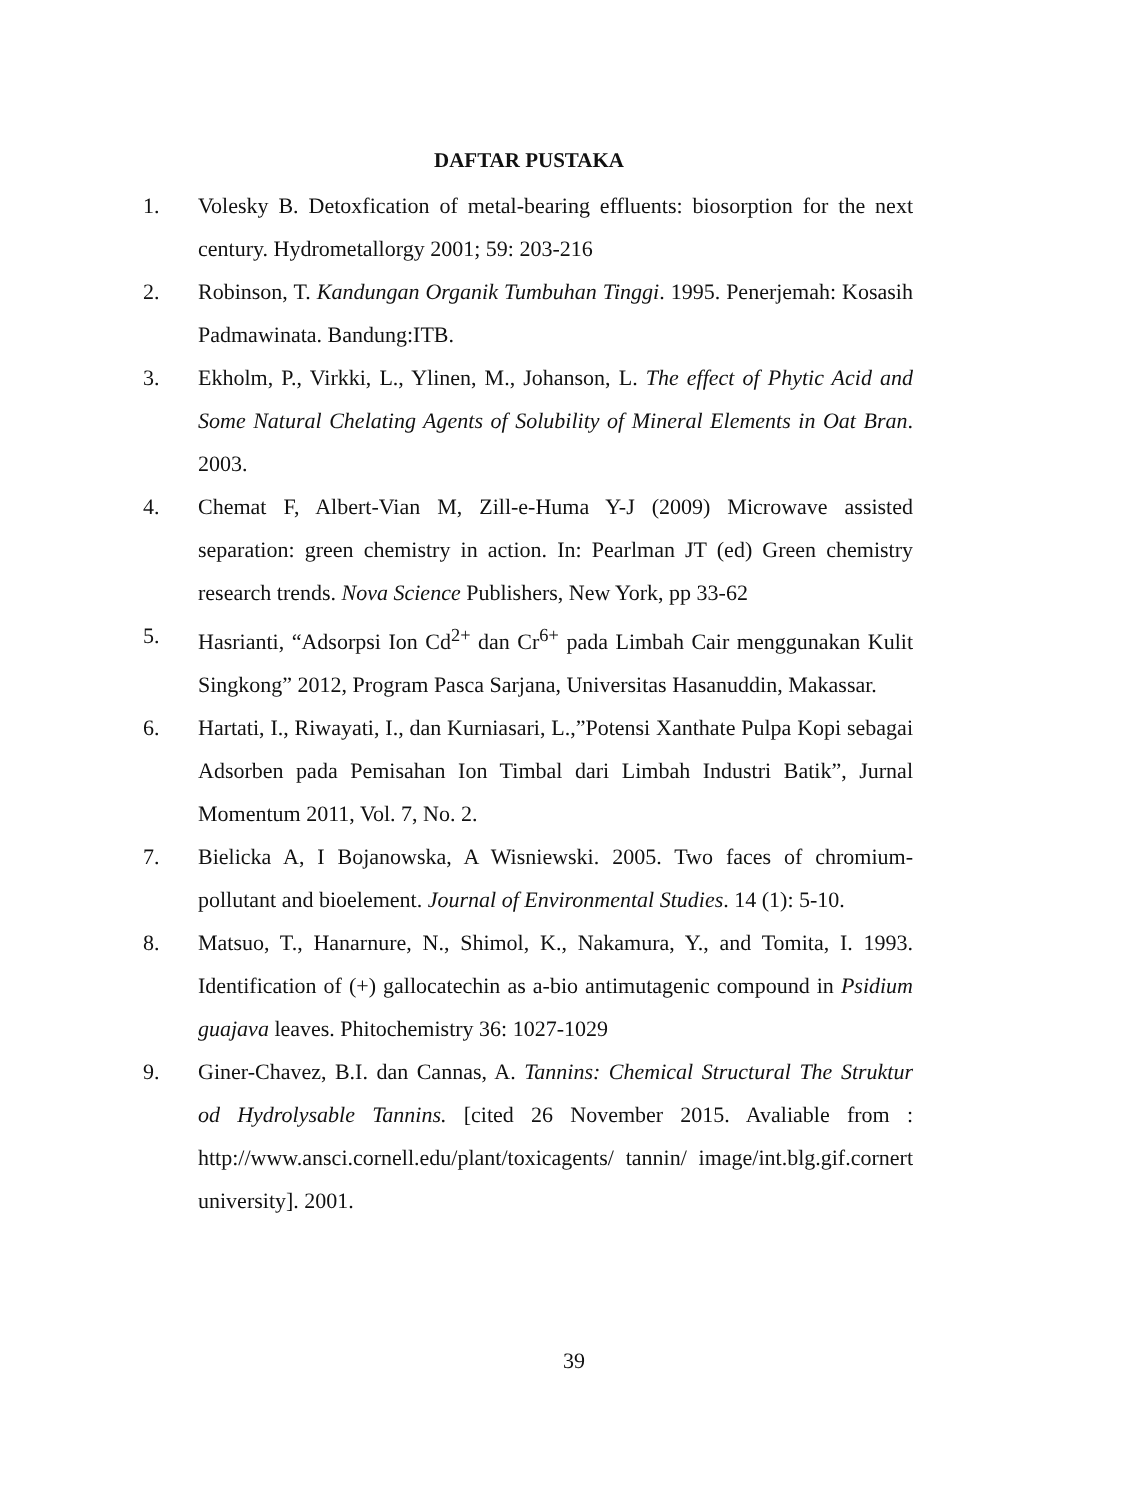DAFTAR PUSTAKA
1. Volesky B. Detoxfication of metal-bearing effluents: biosorption for the next century. Hydrometallorgy 2001; 59: 203-216
2. Robinson, T. Kandungan Organik Tumbuhan Tinggi. 1995. Penerjemah: Kosasih Padmawinata. Bandung:ITB.
3. Ekholm, P., Virkki, L., Ylinen, M., Johanson, L. The effect of Phytic Acid and Some Natural Chelating Agents of Solubility of Mineral Elements in Oat Bran. 2003.
4. Chemat F, Albert-Vian M, Zill-e-Huma Y-J (2009) Microwave assisted separation: green chemistry in action. In: Pearlman JT (ed) Green chemistry research trends. Nova Science Publishers, New York, pp 33-62
5. Hasrianti, “Adsorpsi Ion Cd<sup>2+</sup> dan Cr<sup>6+</sup> pada Limbah Cair menggunakan Kulit Singkong” 2012, Program Pasca Sarjana, Universitas Hasanuddin, Makassar.
6. Hartati, I., Riwayati, I., dan Kurniasari, L.,”Potensi Xanthate Pulpa Kopi sebagai Adsorben pada Pemisahan Ion Timbal dari Limbah Industri Batik”, Jurnal Momentum 2011, Vol. 7, No. 2.
7. Bielicka A, I Bojanowska, A Wisniewski. 2005. Two faces of chromium-pollutant and bioelement. Journal of Environmental Studies. 14 (1): 5-10.
8. Matsuo, T., Hanarnure, N., Shimol, K., Nakamura, Y., and Tomita, I. 1993. Identification of (+) gallocatechin as a-bio antimutagenic compound in Psidium guajava leaves. Phitochemistry 36: 1027-1029
9. Giner-Chavez, B.I. dan Cannas, A. Tannins: Chemical Structural The Struktur od Hydrolysable Tannins. [cited 26 November 2015. Avaliable from : http://www.ansci.cornell.edu/plant/toxicagents/ tannin/ image/int.blg.gif.cornert university]. 2001.
39